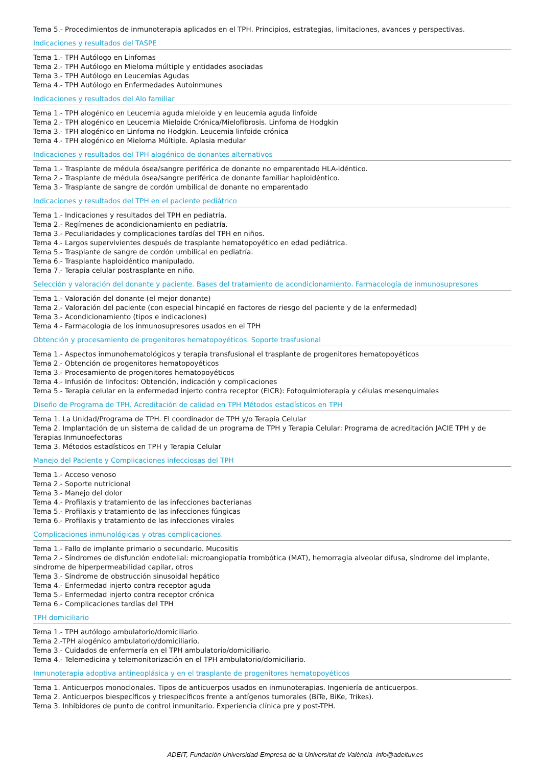Tema 5.- Procedimientos de inmunoterapia aplicados en el TPH. Principios, estrategias, limitaciones, avances y perspectivas.
Indicaciones y resultados del TASPE
Tema 1.- TPH Autólogo en Linfomas
Tema 2.- TPH Autólogo en Mieloma múltiple y entidades asociadas
Tema 3.- TPH Autólogo en Leucemias Agudas
Tema 4.- TPH Autólogo en Enfermedades Autoinmunes
Indicaciones y resultados del Alo familiar
Tema 1.- TPH alogénico en Leucemia aguda mieloide y en leucemia aguda linfoide
Tema 2.- TPH alogénico en Leucemia Mieloide Crónica/Mielofibrosis. Linfoma de Hodgkin
Tema 3.- TPH alogénico en Linfoma no Hodgkin. Leucemia linfoide crónica
Tema 4.- TPH alogénico en Mieloma Múltiple. Aplasia medular
Indicaciones y resultados del TPH alogénico de donantes alternativos
Tema 1.- Trasplante de médula ósea/sangre periférica de donante no emparentado HLA-idéntico.
Tema 2.- Trasplante de médula ósea/sangre periférica de donante familiar haploidéntico.
Tema 3.- Trasplante de sangre de cordón umbilical de donante no emparentado
Indicaciones y resultados del TPH en el paciente pediátrico
Tema 1.- Indicaciones y resultados del TPH en pediatría.
Tema 2.- Regímenes de acondicionamiento en pediatría.
Tema 3.- Peculiaridades y complicaciones tardías del TPH en niños.
Tema 4.- Largos supervivientes después de trasplante hematopoyético en edad pediátrica.
Tema 5.- Trasplante de sangre de cordón umbilical en pediatría.
Tema 6.- Trasplante haploidéntico manipulado.
Tema 7.- Terapia celular postrasplante en niño.
Selección y valoración del donante y paciente. Bases del tratamiento de acondicionamiento. Farmacología de inmunosupresores
Tema 1.- Valoración del donante (el mejor donante)
Tema 2.- Valoración del paciente (con especial hincapié en factores de riesgo del paciente y de la enfermedad)
Tema 3.- Acondicionamiento (tipos e indicaciones)
Tema 4.- Farmacología de los inmunosupresores usados en el TPH
Obtención y procesamiento de progenitores hematopoyéticos. Soporte trasfusional
Tema 1.- Aspectos inmunohematológicos y terapia transfusional el trasplante de progenitores hematopoyéticos
Tema 2.- Obtención de progenitores hematopoyéticos
Tema 3.- Procesamiento de progenitores hematopoyéticos
Tema 4.- Infusión de linfocitos: Obtención, indicación y complicaciones
Tema 5.- Terapia celular en la enfermedad injerto contra receptor (EICR): Fotoquimioterapia y células mesenquimales
Diseño de Programa de TPH. Acreditación de calidad en TPH Métodos estadísticos en TPH
Tema 1. La Unidad/Programa de TPH. El coordinador de TPH y/o Terapia Celular
Tema 2. Implantación de un sistema de calidad de un programa de TPH y Terapia Celular: Programa de acreditación JACIE TPH y de Terapias Inmunoefectoras
Tema 3. Métodos estadísticos en TPH y Terapia Celular
Manejo del Paciente y Complicaciones infecciosas del TPH
Tema 1.- Acceso venoso
Tema 2.- Soporte nutricional
Tema 3.- Manejo del dolor
Tema 4.- Profilaxis y tratamiento de las infecciones bacterianas
Tema 5.- Profilaxis y tratamiento de las infecciones fúngicas
Tema 6.- Profilaxis y tratamiento de las infecciones virales
Complicaciones inmunológicas y otras complicaciones.
Tema 1.- Fallo de implante primario o secundario. Mucositis
Tema 2.- Síndromes de disfunción endotelial: microangiopatía trombótica (MAT), hemorragia alveolar difusa, síndrome del implante, síndrome de hiperpermeabilidad capilar, otros
Tema 3.- Síndrome de obstrucción sinusoidal hepático
Tema 4.- Enfermedad injerto contra receptor aguda
Tema 5.- Enfermedad injerto contra receptor crónica
Tema 6.- Complicaciones tardías del TPH
TPH domiciliario
Tema 1.- TPH autólogo ambulatorio/domiciliario.
Tema 2.-TPH alogénico ambulatorio/domiciliario.
Tema 3.- Cuidados de enfermería en el TPH ambulatorio/domiciliario.
Tema 4.- Telemedicina y telemonitorización en el TPH ambulatorio/domiciliario.
Inmunoterapia adoptiva antineoplásica y en el trasplante de progenitores hematopoyéticos
Tema 1. Anticuerpos monoclonales. Tipos de anticuerpos usados en inmunoterapias. Ingeniería de anticuerpos.
Tema 2. Anticuerpos biespecíficos y triespecíficos frente a antígenos tumorales (BiTe, BiKe, Trikes).
Tema 3. Inhibidores de punto de control inmunitario. Experiencia clínica pre y post-TPH.
ADEIT, Fundación Universidad-Empresa de la Universitat de València info@adeituv.es